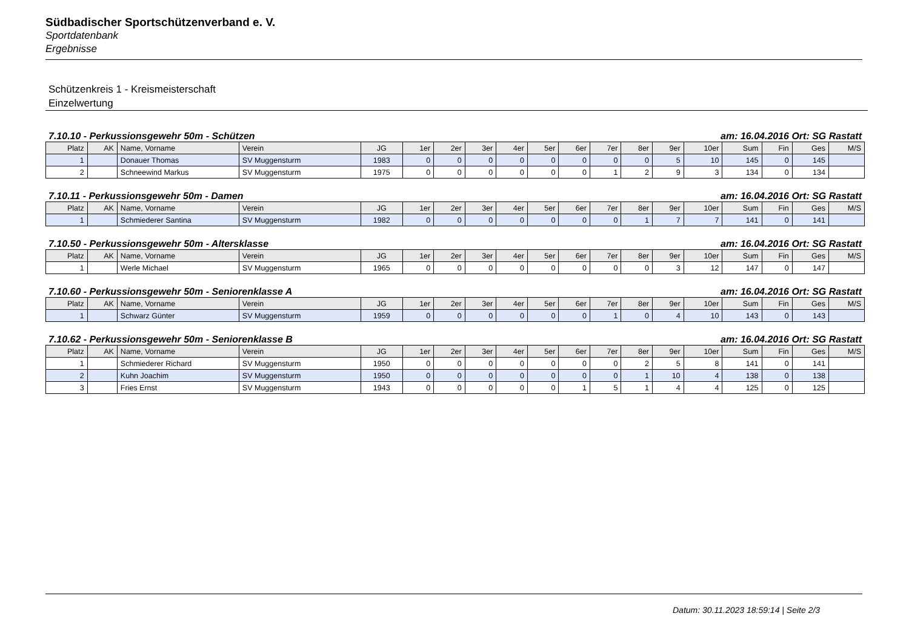Südbadischer Sportschützenverband e. V.
Sportdatenbank
Ergebnisse
Schützenkreis 1 - Kreismeisterschaft
Einzelwertung
7.10.10 - Perkussionsgewehr 50m - Schützen am: 16.04.2016 Ort: SG Rastatt
| Platz | AK | Name, Vorname | Verein | JG | 1er | 2er | 3er | 4er | 5er | 6er | 7er | 8er | 9er | 10er | Sum | Fin | Ges | M/S |
| --- | --- | --- | --- | --- | --- | --- | --- | --- | --- | --- | --- | --- | --- | --- | --- | --- | --- | --- |
| 1 | | Donauer Thomas | SV Muggensturm | 1983 | 0 | 0 | 0 | 0 | 0 | 0 | 0 | 0 | 5 | 10 | 145 | 0 | 145 | |
| 2 | | Schneewind Markus | SV Muggensturm | 1975 | 0 | 0 | 0 | 0 | 0 | 0 | 1 | 2 | 9 | 3 | 134 | 0 | 134 | |
7.10.11 - Perkussionsgewehr 50m - Damen am: 16.04.2016 Ort: SG Rastatt
| Platz | AK | Name, Vorname | Verein | JG | 1er | 2er | 3er | 4er | 5er | 6er | 7er | 8er | 9er | 10er | Sum | Fin | Ges | M/S |
| --- | --- | --- | --- | --- | --- | --- | --- | --- | --- | --- | --- | --- | --- | --- | --- | --- | --- | --- |
| 1 | | Schmiederer Santina | SV Muggensturm | 1982 | 0 | 0 | 0 | 0 | 0 | 0 | 0 | 1 | 7 | 7 | 141 | 0 | 141 | |
7.10.50 - Perkussionsgewehr 50m - Altersklasse am: 16.04.2016 Ort: SG Rastatt
| Platz | AK | Name, Vorname | Verein | JG | 1er | 2er | 3er | 4er | 5er | 6er | 7er | 8er | 9er | 10er | Sum | Fin | Ges | M/S |
| --- | --- | --- | --- | --- | --- | --- | --- | --- | --- | --- | --- | --- | --- | --- | --- | --- | --- | --- |
| 1 | | Werle Michael | SV Muggensturm | 1965 | 0 | 0 | 0 | 0 | 0 | 0 | 0 | 0 | 3 | 12 | 147 | 0 | 147 | |
7.10.60 - Perkussionsgewehr 50m - Seniorenklasse A am: 16.04.2016 Ort: SG Rastatt
| Platz | AK | Name, Vorname | Verein | JG | 1er | 2er | 3er | 4er | 5er | 6er | 7er | 8er | 9er | 10er | Sum | Fin | Ges | M/S |
| --- | --- | --- | --- | --- | --- | --- | --- | --- | --- | --- | --- | --- | --- | --- | --- | --- | --- | --- |
| 1 | | Schwarz Günter | SV Muggensturm | 1959 | 0 | 0 | 0 | 0 | 0 | 0 | 1 | 0 | 4 | 10 | 143 | 0 | 143 | |
7.10.62 - Perkussionsgewehr 50m - Seniorenklasse B am: 16.04.2016 Ort: SG Rastatt
| Platz | AK | Name, Vorname | Verein | JG | 1er | 2er | 3er | 4er | 5er | 6er | 7er | 8er | 9er | 10er | Sum | Fin | Ges | M/S |
| --- | --- | --- | --- | --- | --- | --- | --- | --- | --- | --- | --- | --- | --- | --- | --- | --- | --- | --- |
| 1 | | Schmiederer Richard | SV Muggensturm | 1950 | 0 | 0 | 0 | 0 | 0 | 0 | 0 | 2 | 5 | 8 | 141 | 0 | 141 | |
| 2 | | Kuhn Joachim | SV Muggensturm | 1950 | 0 | 0 | 0 | 0 | 0 | 0 | 0 | 1 | 10 | 4 | 138 | 0 | 138 | |
| 3 | | Fries Ernst | SV Muggensturm | 1943 | 0 | 0 | 0 | 0 | 0 | 1 | 5 | 1 | 4 | 4 | 125 | 0 | 125 | |
Datum: 30.11.2023 18:59:14 | Seite 2/3